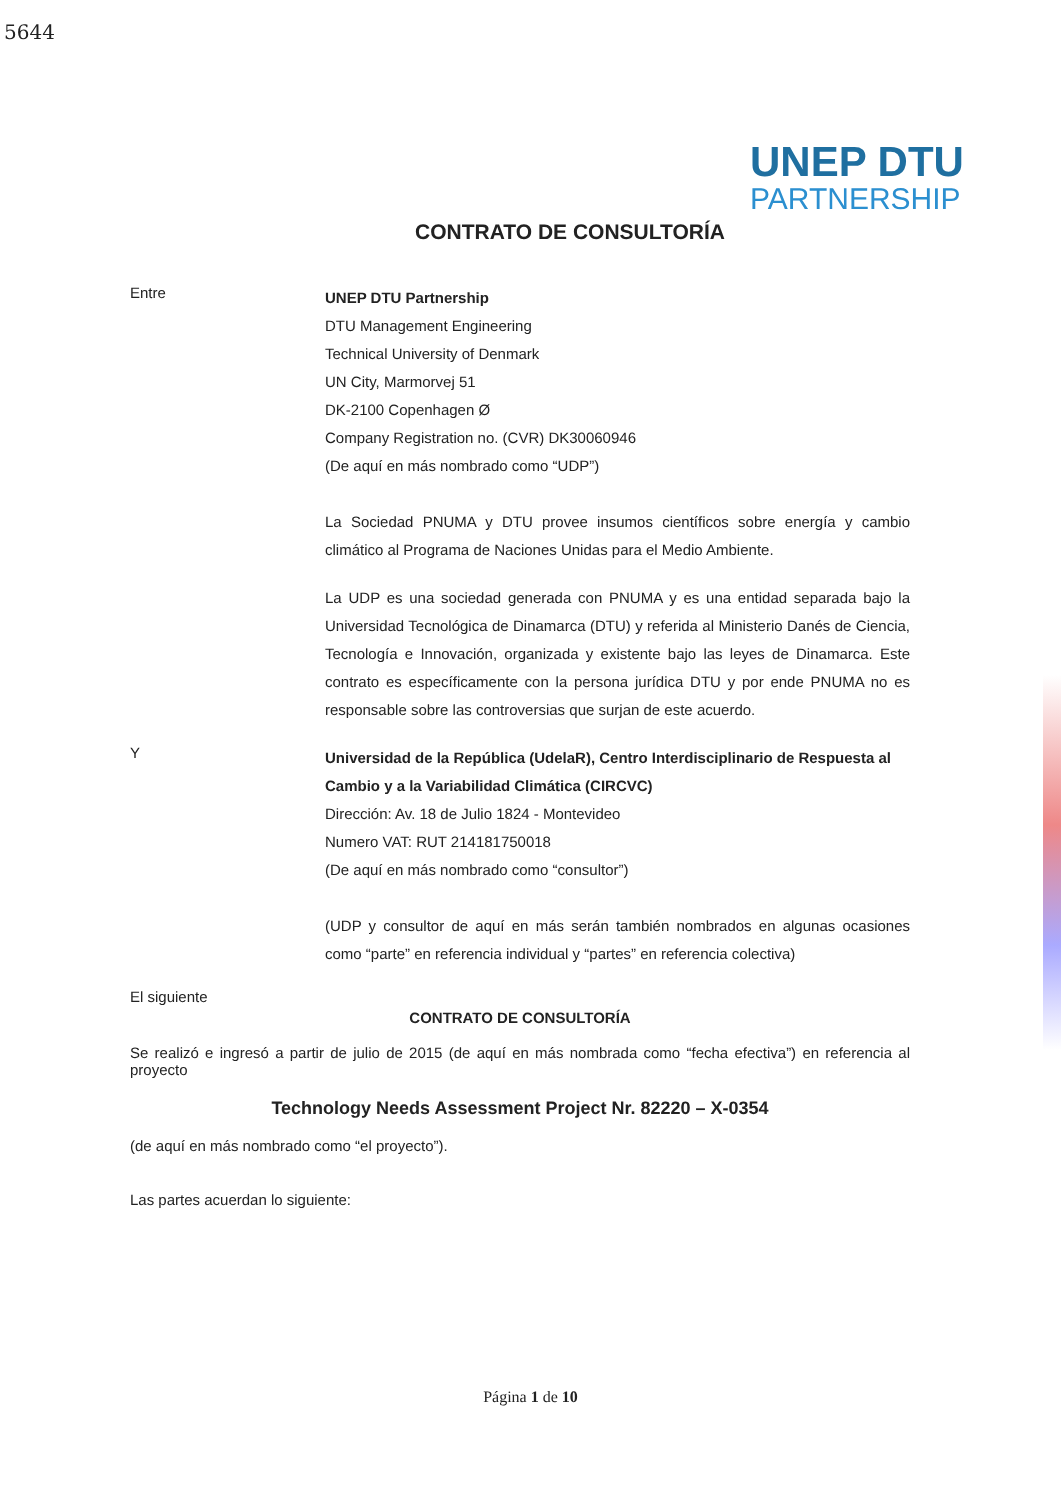5644
UNEP DTU
PARTNERSHIP
CONTRATO DE CONSULTORÍA
Entre
UNEP DTU Partnership
DTU Management Engineering
Technical University of Denmark
UN City, Marmorvej 51
DK-2100 Copenhagen Ø
Company Registration no. (CVR) DK30060946
(De aquí en más nombrado como “UDP”)
La Sociedad PNUMA y DTU provee insumos científicos sobre energía y cambio climático al Programa de Naciones Unidas para el Medio Ambiente.
La UDP es una sociedad generada con PNUMA y es una entidad separada bajo la Universidad Tecnológica de Dinamarca (DTU) y referida al Ministerio Danés de Ciencia, Tecnología e Innovación, organizada y existente bajo las leyes de Dinamarca. Este contrato es específicamente con la persona jurídica DTU y por ende PNUMA no es responsable sobre las controversias que surjan de este acuerdo.
Y
Universidad de la República (UdelaR), Centro Interdisciplinario de Respuesta al Cambio y a la Variabilidad Climática (CIRCVC)
Dirección: Av. 18 de Julio 1824 - Montevideo
Numero VAT: RUT 214181750018
(De aquí en más nombrado como “consultor”)
(UDP y consultor de aquí en más serán también nombrados en algunas ocasiones como “parte” en referencia individual y “partes” en referencia colectiva)
El siguiente
CONTRATO DE CONSULTORÍA
Se realizó e ingresó a partir de julio de 2015 (de aquí en más nombrada como “fecha efectiva”) en referencia al proyecto
Technology Needs Assessment Project Nr. 82220 – X-0354
(de aquí en más nombrado como “el proyecto”).
Las partes acuerdan lo siguiente:
Página 1 de 10